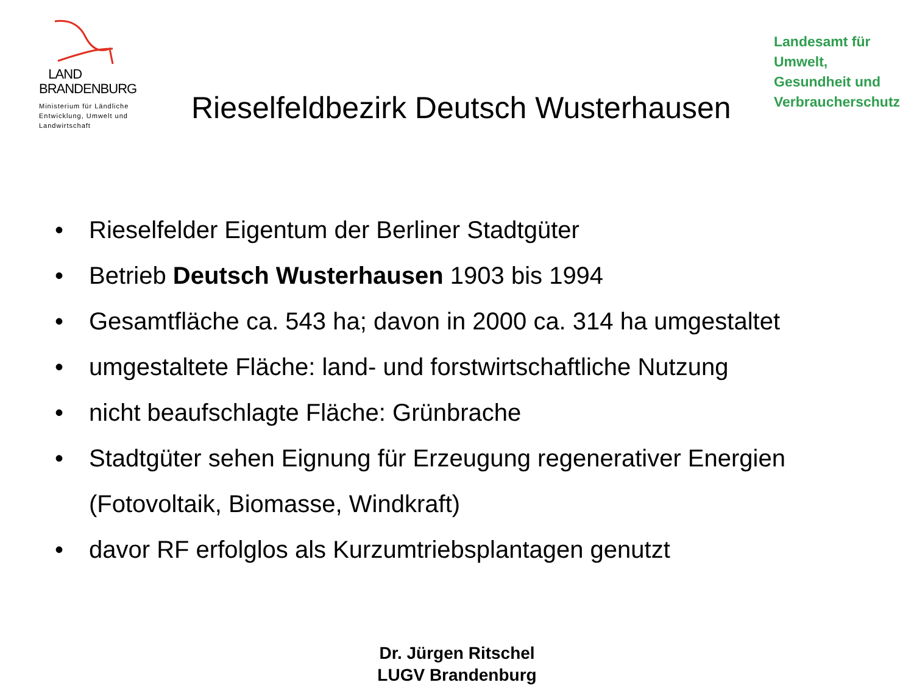LAND
BRANDENBURG
Ministerium für Ländliche
Entwicklung, Umwelt und
Landwirtschaft
Rieselfeldbezirk Deutsch Wusterhausen
Landesamt für
Umwelt,
Gesundheit und
Verbraucherschutz
• Rieselfelder Eigentum der Berliner Stadtgüter
• Betrieb Deutsch Wusterhausen 1903 bis 1994
• Gesamtfläche ca. 543 ha; davon in 2000 ca. 314 ha umgestaltet
• umgestaltete Fläche: land- und forstwirtschaftliche Nutzung
• nicht beaufschlagte Fläche: Grünbrache
• Stadtgüter sehen Eignung für Erzeugung regenerativer Energien
(Fotovoltaik, Biomasse, Windkraft)
• davor RF erfolglos als Kurzumtriebsplantagen genutzt
Dr. Jürgen Ritschel
LUGV Brandenburg